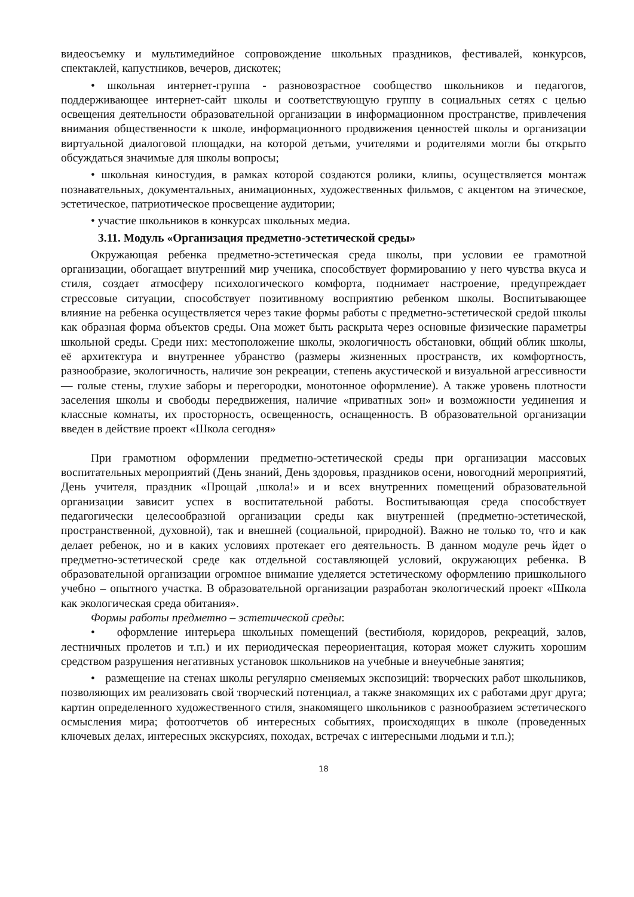видеосъемку и мультимедийное сопровождение школьных праздников, фестивалей, конкурсов, спектаклей, капустников, вечеров, дискотек;
• школьная интернет-группа - разновозрастное сообщество школьников и педагогов, поддерживающее интернет-сайт школы и соответствующую группу в социальных сетях с целью освещения деятельности образовательной организации в информационном пространстве, привлечения внимания общественности к школе, информационного продвижения ценностей школы и организации виртуальной диалоговой площадки, на которой детьми, учителями и родителями могли бы открыто обсуждаться значимые для школы вопросы;
• школьная киностудия, в рамках которой создаются ролики, клипы, осуществляется монтаж познавательных, документальных, анимационных, художественных фильмов, с акцентом на этическое, эстетическое, патриотическое просвещение аудитории;
• участие школьников в конкурсах школьных медиа.
3.11. Модуль «Организация предметно-эстетической среды»
Окружающая ребенка предметно-эстетическая среда школы, при условии ее грамотной организации, обогащает внутренний мир ученика, способствует формированию у него чувства вкуса и стиля, создает атмосферу психологического комфорта, поднимает настроение, предупреждает стрессовые ситуации, способствует позитивному восприятию ребенком школы. Воспитывающее влияние на ребенка осуществляется через такие формы работы с предметно-эстетической средой школы как образная форма объектов среды. Она может быть раскрыта через основные физические параметры школьной среды. Среди них: местоположение школы, экологичность обстановки, общий облик школы, её архитектура и внутреннее убранство (размеры жизненных пространств, их комфортность, разнообразие, экологичность, наличие зон рекреации, степень акустической и визуальной агрессивности — голые стены, глухие заборы и перегородки, монотонное оформление). А также уровень плотности заселения школы и свободы передвижения, наличие «приватных зон» и возможности уединения и классные комнаты, их просторность, освещенность, оснащенность. В образовательной организации введен в действие проект «Школа сегодня»
При грамотном оформлении предметно-эстетической среды при организации массовых воспитательных мероприятий (День знаний, День здоровья, праздников осени, новогодний мероприятий, День учителя, праздник «Прощай ,школа!» и и всех внутренних помещений образовательной организации зависит успех в воспитательной работы. Воспитывающая среда способствует педагогически целесообразной организации среды как внутренней (предметно-эстетической, пространственной, духовной), так и внешней (социальной, природной). Важно не только то, что и как делает ребенок, но и в каких условиях протекает его деятельность. В данном модуле речь йдет о предметно-эстетической среде как отдельной составляющей условий, окружающих ребенка. В образовательной организации огромное внимание уделяется эстетическому оформлению пришкольного учебно – опытного участка. В образовательной организации разработан экологический проект «Школа как экологическая среда обитания».
Формы работы предметно – эстетической среды:
• оформление интерьера школьных помещений (вестибюля, коридоров, рекреаций, залов, лестничных пролетов и т.п.) и их периодическая переориентация, которая может служить хорошим средством разрушения негативных установок школьников на учебные и внеучебные занятия;
• размещение на стенах школы регулярно сменяемых экспозиций: творческих работ школьников, позволяющих им реализовать свой творческий потенциал, а также знакомящих их с работами друг друга; картин определенного художественного стиля, знакомящего школьников с разнообразием эстетического осмысления мира; фотоотчетов об интересных событиях, происходящих в школе (проведенных ключевых делах, интересных экскурсиях, походах, встречах с интересными людьми и т.п.);
18